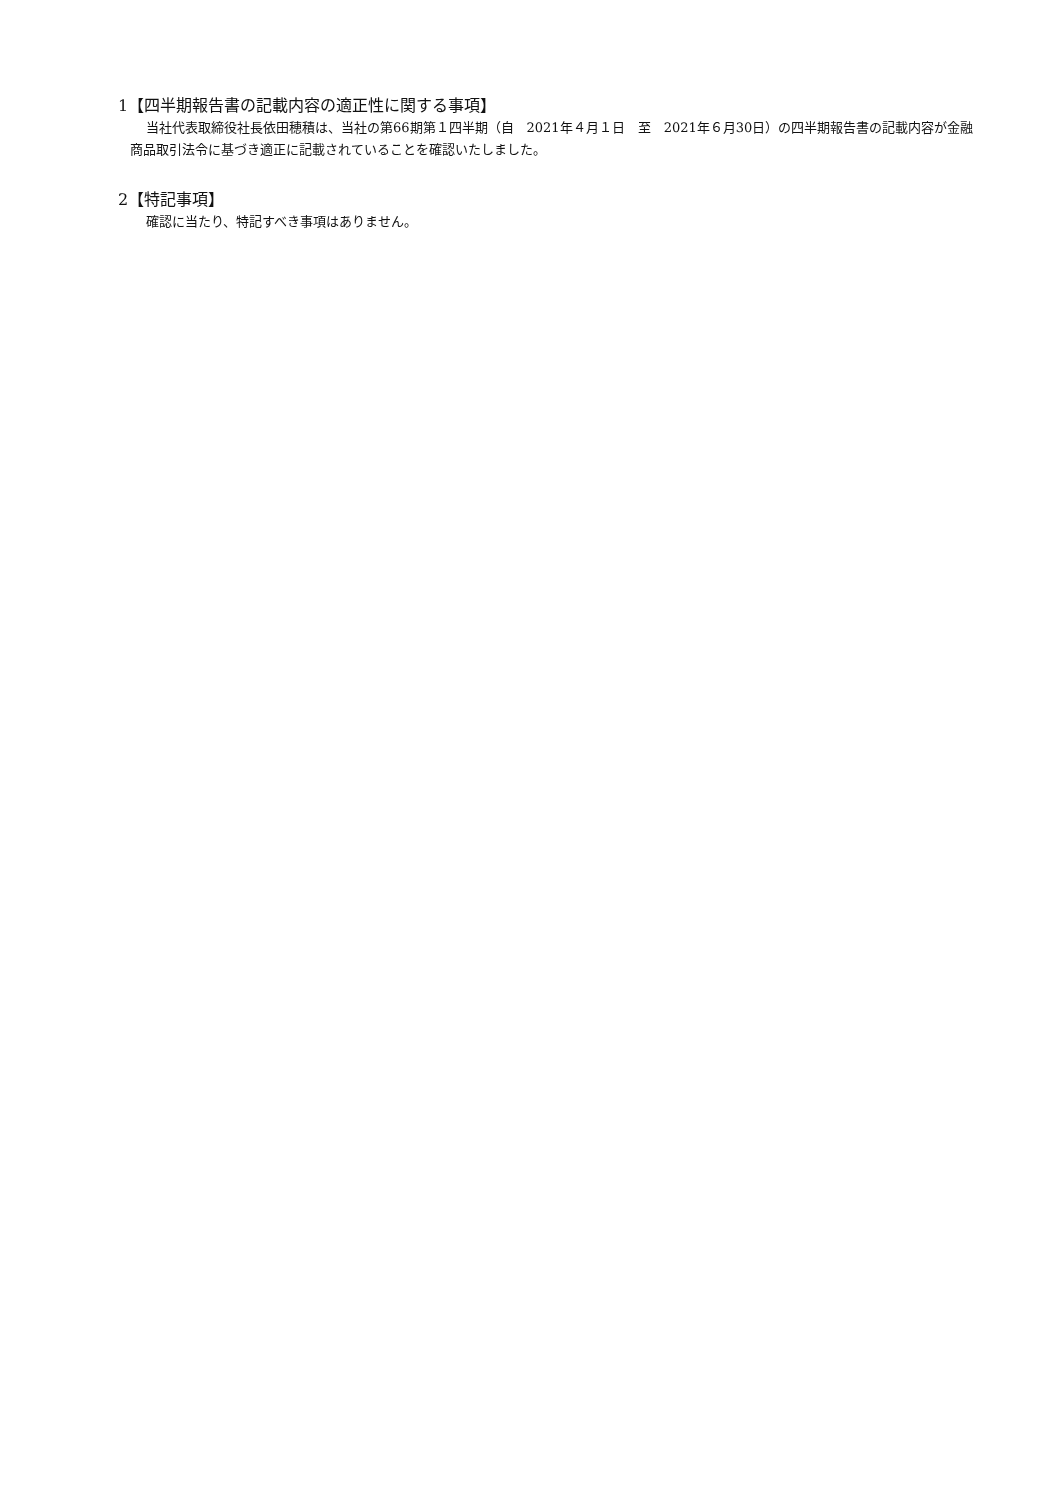1【四半期報告書の記載内容の適正性に関する事項】
当社代表取締役社長依田穂積は、当社の第66期第１四半期（自　2021年４月１日　至　2021年６月30日）の四半期報告書の記載内容が金融商品取引法令に基づき適正に記載されていることを確認いたしました。
2【特記事項】
確認に当たり、特記すべき事項はありません。